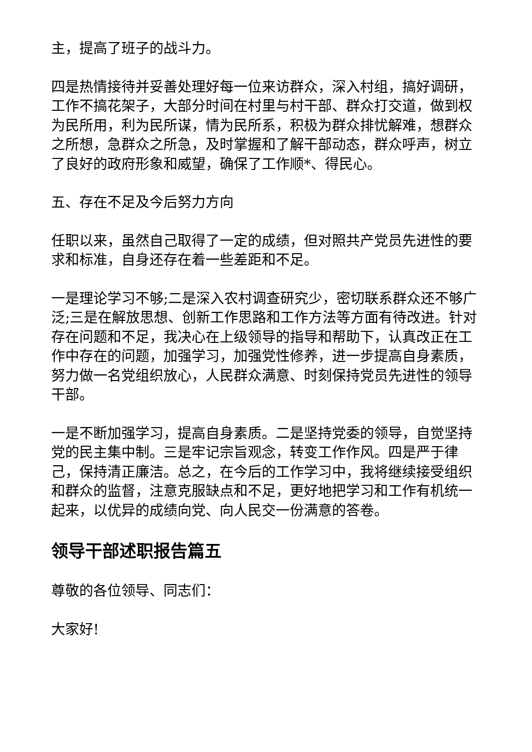主，提高了班子的战斗力。
四是热情接待并妥善处理好每一位来访群众，深入村组，搞好调研，工作不搞花架子，大部分时间在村里与村干部、群众打交道，做到权为民所用，利为民所谋，情为民所系，积极为群众排忧解难，想群众之所想，急群众之所急，及时掌握和了解干部动态，群众呼声，树立了良好的政府形象和威望，确保了工作顺*、得民心。
五、存在不足及今后努力方向
任职以来，虽然自己取得了一定的成绩，但对照共产党员先进性的要求和标准，自身还存在着一些差距和不足。
一是理论学习不够;二是深入农村调查研究少，密切联系群众还不够广泛;三是在解放思想、创新工作思路和工作方法等方面有待改进。针对存在问题和不足，我决心在上级领导的指导和帮助下，认真改正在工作中存在的问题，加强学习，加强党性修养，进一步提高自身素质，努力做一名党组织放心，人民群众满意、时刻保持党员先进性的领导干部。
一是不断加强学习，提高自身素质。二是坚持党委的领导，自觉坚持党的民主集中制。三是牢记宗旨观念，转变工作作风。四是严于律己，保持清正廉洁。总之，在今后的工作学习中，我将继续接受组织和群众的监督，注意克服缺点和不足，更好地把学习和工作有机统一起来，以优异的成绩向党、向人民交一份满意的答卷。
领导干部述职报告篇五
尊敬的各位领导、同志们：
大家好!